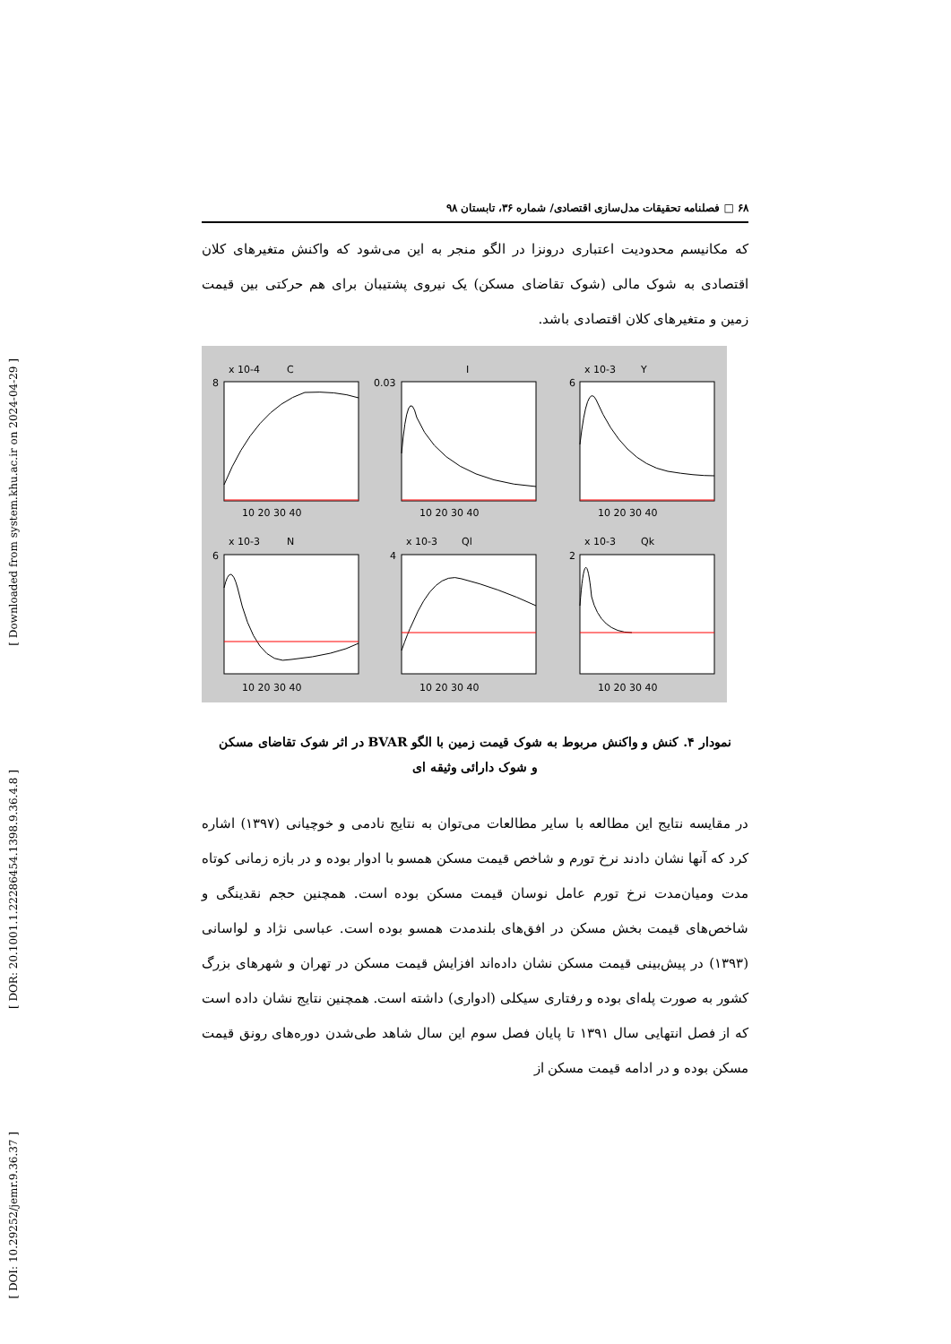[ Downloaded from system.khu.ac.ir on 2024-04-29 ]
[ DOR: 20.1001.1.22286454.1398.9.36.4.8 ]
[ DOI: 10.29252/jemr.9.36.37 ]
۶۸ □ فصلنامه تحقیقات مدل‌سازی اقتصادی/ شماره ۳۶، تابستان ۹۸
که مکانیسم محدودیت اعتباری درونزا در الگو منجر به این می‌شود که واکنش متغیرهای کلان اقتصادی به شوک مالی (شوک تقاضای مسکن) یک نیروی پشتیبان برای هم حرکتی بین قیمت زمین و متغیرهای کلان اقتصادی باشد.
x 10-4
C
I
x 10-3
Y
x 10-3
N
x 10-3
Ql
x 10-3
Qk
10 20 30 40
10 20 30 40
10 20 30 40
10 20 30 40
10 20 30 40
10 20 30 40
8
0.03
6
6
4
2
نمودار ۴. کنش و واکنش مربوط به شوک قیمت زمین با الگو BVAR در اثر شوک تقاضای مسکن
و شوک دارائی وثیقه ای
در مقایسه نتایج این مطالعه با سایر مطالعات می‌توان به نتایج نادمی و خوچیانی (۱۳۹۷) اشاره کرد که آنها نشان دادند نرخ تورم و شاخص قیمت مسکن همسو با ادوار بوده و در بازه زمانی کوتاه مدت ومیان‌مدت نرخ تورم عامل نوسان قیمت مسکن بوده است. همچنین حجم نقدینگی و شاخص‌های قیمت بخش مسکن در افق‌های بلندمدت همسو بوده است. عباسی نژاد و لواسانی (۱۳۹۳) در پیش‌بینی قیمت مسکن نشان داده‌اند افزایش قیمت مسکن در تهران و شهرهای بزرگ کشور به صورت پله‌ای بوده و رفتاری سیکلی (ادواری) داشته است. همچنین نتایج نشان داده است که از فصل انتهایی سال ۱۳۹۱ تا پایان فصل سوم این سال شاهد طی‌شدن دوره‌های رونق قیمت مسکن بوده و در ادامه قیمت مسکن از